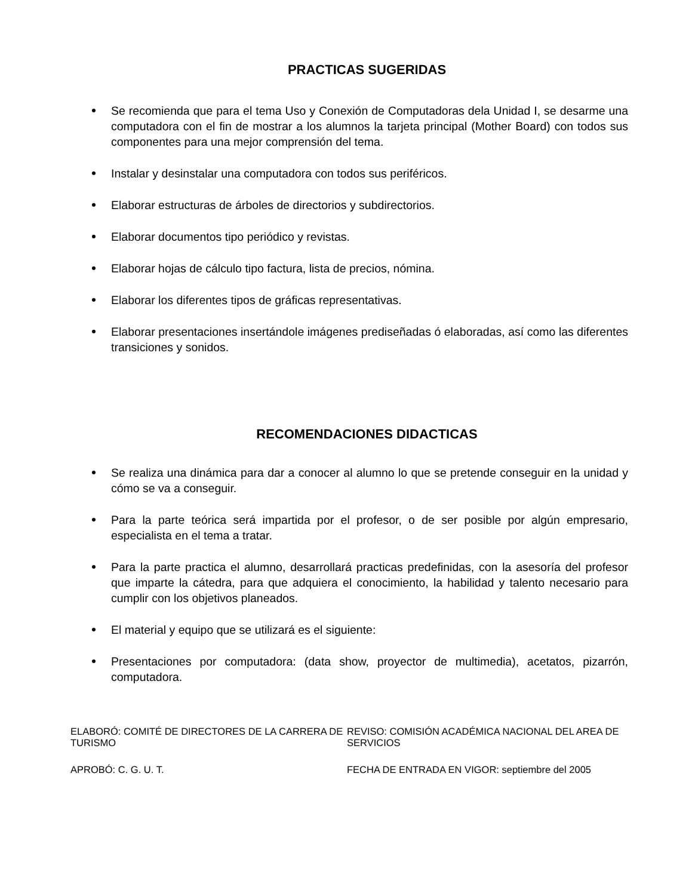PRACTICAS SUGERIDAS
Se recomienda que para el tema Uso y Conexión de Computadoras dela Unidad I, se desarme una computadora con el fin de mostrar a los alumnos la tarjeta principal (Mother Board) con todos sus componentes para una mejor comprensión del tema.
Instalar y desinstalar una computadora con todos sus periféricos.
Elaborar estructuras de árboles de directorios y subdirectorios.
Elaborar documentos tipo periódico y revistas.
Elaborar hojas de cálculo tipo factura, lista de precios, nómina.
Elaborar los diferentes tipos de gráficas representativas.
Elaborar presentaciones insertándole imágenes prediseñadas ó elaboradas, así como las diferentes transiciones y sonidos.
RECOMENDACIONES DIDACTICAS
Se realiza una dinámica para dar a conocer al alumno lo que se pretende conseguir en la unidad y cómo se va a conseguir.
Para la parte teórica será impartida por el profesor, o de ser posible por algún empresario, especialista en el tema a tratar.
Para la parte practica el alumno, desarrollará practicas predefinidas, con la asesoría del profesor que imparte la cátedra, para que adquiera el conocimiento, la habilidad y talento necesario para cumplir con los objetivos planeados.
El material y equipo que se utilizará es el siguiente:
Presentaciones por computadora: (data show, proyector de multimedia), acetatos, pizarrón, computadora.
ELABORÓ: COMITÉ DE DIRECTORES DE LA CARRERA DE TURISMO
REVISO: COMISIÓN ACADÉMICA NACIONAL DEL AREA DE SERVICIOS
APROBÓ: C. G. U. T.
FECHA DE ENTRADA EN VIGOR: septiembre del 2005